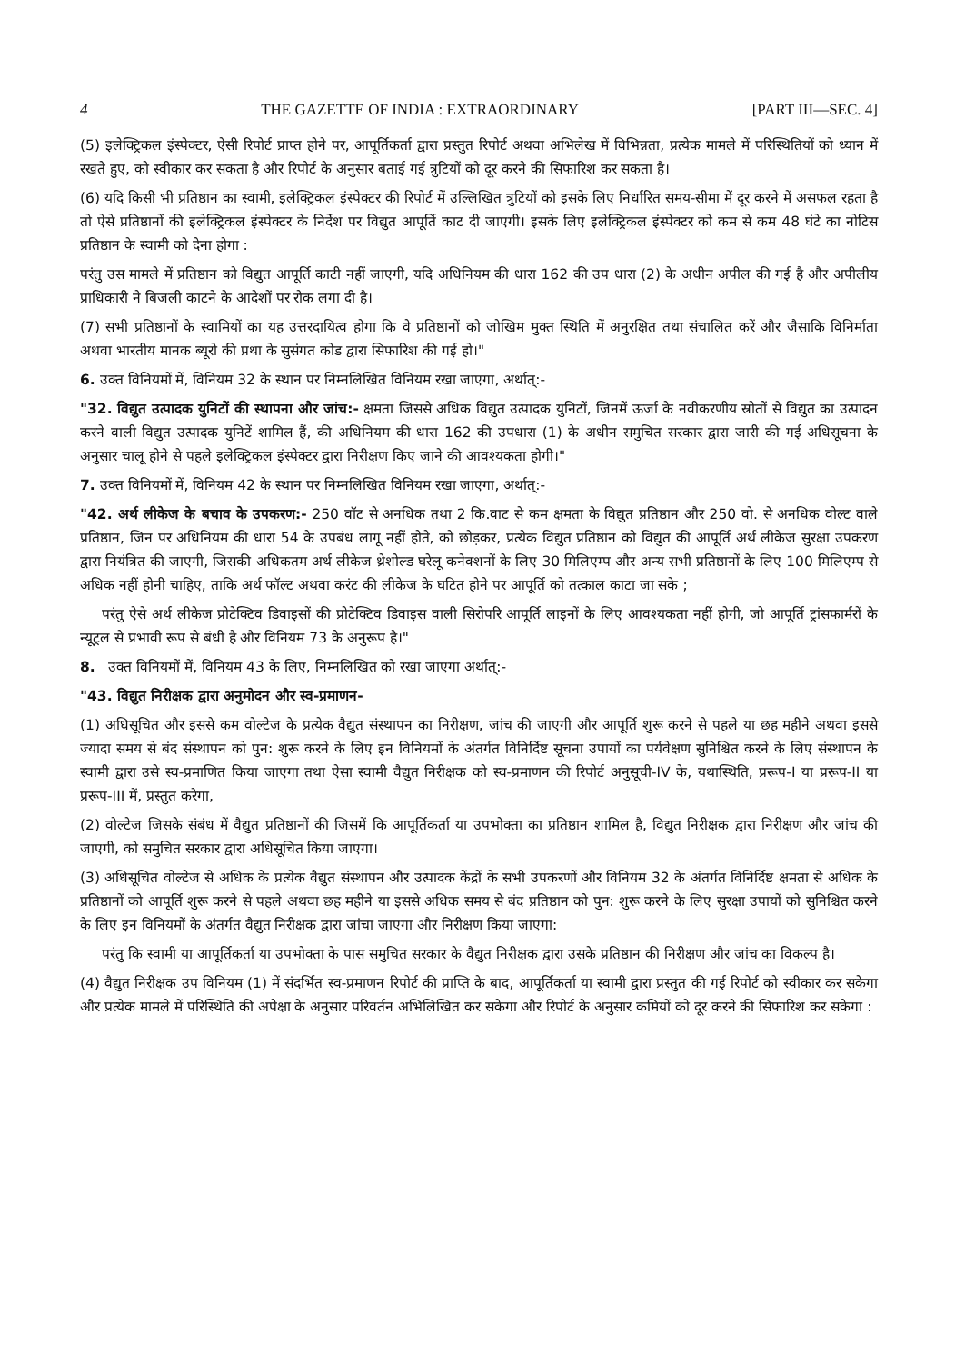4 THE GAZETTE OF INDIA : EXTRAORDINARY [PART III—SEC. 4]
(5) इलेक्ट्रिकल इंस्पेक्टर, ऐसी रिपोर्ट प्राप्त होने पर, आपूर्तिकर्ता द्वारा प्रस्तुत रिपोर्ट अथवा अभिलेख में विभिन्नता, प्रत्येक मामले में परिस्थितियों को ध्यान में रखते हुए, को स्वीकार कर सकता है और रिपोर्ट के अनुसार बताई गई त्रुटियों को दूर करने की सिफारिश कर सकता है।
(6) यदि किसी भी प्रतिष्ठान का स्वामी, इलेक्ट्रिकल इंस्पेक्टर की रिपोर्ट में उल्लिखित त्रुटियों को इसके लिए निर्धारित समय-सीमा में दूर करने में असफल रहता है तो ऐसे प्रतिष्ठानों की इलेक्ट्रिकल इंस्पेक्टर के निर्देश पर विद्युत आपूर्ति काट दी जाएगी। इसके लिए इलेक्ट्रिकल इंस्पेक्टर को कम से कम 48 घंटे का नोटिस प्रतिष्ठान के स्वामी को देना होगा :
परंतु उस मामले में प्रतिष्ठान को विद्युत आपूर्ति काटी नहीं जाएगी, यदि अधिनियम की धारा 162 की उप धारा (2) के अधीन अपील की गई है और अपीलीय प्राधिकारी ने बिजली काटने के आदेशों पर रोक लगा दी है।
(7) सभी प्रतिष्ठानों के स्वामियों का यह उत्तरदायित्व होगा कि वे प्रतिष्ठानों को जोखिम मुक्त स्थिति में अनुरक्षित तथा संचालित करें और जैसाकि विनिर्माता अथवा भारतीय मानक ब्यूरो की प्रथा के सुसंगत कोड द्वारा सिफारिश की गई हो।"
6. उक्त विनियमों में, विनियम 32 के स्थान पर निम्नलिखित विनियम रखा जाएगा, अर्थात्:-
"32. विद्युत उत्पादक युनिटों की स्थापना और जांच:- क्षमता जिससे अधिक विद्युत उत्पादक युनिटों, जिनमें ऊर्जा के नवीकरणीय स्रोतों से विद्युत का उत्पादन करने वाली विद्युत उत्पादक युनिटें शामिल हैं, की अधिनियम की धारा 162 की उपधारा (1) के अधीन समुचित सरकार द्वारा जारी की गई अधिसूचना के अनुसार चालू होने से पहले इलेक्ट्रिकल इंस्पेक्टर द्वारा निरीक्षण किए जाने की आवश्यकता होगी।"
7. उक्त विनियमों में, विनियम 42 के स्थान पर निम्नलिखित विनियम रखा जाएगा, अर्थात्:-
"42. अर्थ लीकेज के बचाव के उपकरण:- 250 वॉट से अनधिक तथा 2 कि.वाट से कम क्षमता के विद्युत प्रतिष्ठान और 250 वो. से अनधिक वोल्ट वाले प्रतिष्ठान, जिन पर अधिनियम की धारा 54 के उपबंध लागू नहीं होते, को छोड़कर, प्रत्येक विद्युत प्रतिष्ठान को विद्युत की आपूर्ति अर्थ लीकेज सुरक्षा उपकरण द्वारा नियंत्रित की जाएगी, जिसकी अधिकतम अर्थ लीकेज थ्रेशोल्ड घरेलू कनेक्शनों के लिए 30 मिलिएम्प और अन्य सभी प्रतिष्ठानों के लिए 100 मिलिएम्प से अधिक नहीं होनी चाहिए, ताकि अर्थ फॉल्ट अथवा करंट की लीकेज के घटित होने पर आपूर्ति को तत्काल काटा जा सके ;
परंतु ऐसे अर्थ लीकेज प्रोटेक्टिव डिवाइसों की प्रोटेक्टिव डिवाइस वाली सिरोपरि आपूर्ति लाइनों के लिए आवश्यकता नहीं होगी, जो आपूर्ति ट्रांसफार्मरों के न्यूट्रल से प्रभावी रूप से बंधी है और विनियम 73 के अनुरूप है।"
8. उक्त विनियमों में, विनियम 43 के लिए, निम्नलिखित को रखा जाएगा अर्थात्:-
"43. विद्युत निरीक्षक द्वारा अनुमोदन और स्व-प्रमाणन-
(1) अधिसूचित और इससे कम वोल्टेज के प्रत्येक वैद्युत संस्थापन का निरीक्षण, जांच की जाएगी और आपूर्ति शुरू करने से पहले या छह महीने अथवा इससे ज्यादा समय से बंद संस्थापन को पुन: शुरू करने के लिए इन विनियमों के अंतर्गत विनिर्दिष्ट सूचना उपायों का पर्यवेक्षण सुनिश्चित करने के लिए संस्थापन के स्वामी द्वारा उसे स्व-प्रमाणित किया जाएगा तथा ऐसा स्वामी वैद्युत निरीक्षक को स्व-प्रमाणन की रिपोर्ट अनुसूची-IV के, यथास्थिति, प्ररूप-I या प्ररूप-II या प्ररूप-III में, प्रस्तुत करेगा,
(2) वोल्टेज जिसके संबंध में वैद्युत प्रतिष्ठानों की जिसमें कि आपूर्तिकर्ता या उपभोक्ता का प्रतिष्ठान शामिल है, विद्युत निरीक्षक द्वारा निरीक्षण और जांच की जाएगी, को समुचित सरकार द्वारा अधिसूचित किया जाएगा।
(3) अधिसूचित वोल्टेज से अधिक के प्रत्येक वैद्युत संस्थापन और उत्पादक केंद्रों के सभी उपकरणों और विनियम 32 के अंतर्गत विनिर्दिष्ट क्षमता से अधिक के प्रतिष्ठानों को आपूर्ति शुरू करने से पहले अथवा छह महीने या इससे अधिक समय से बंद प्रतिष्ठान को पुन: शुरू करने के लिए सुरक्षा उपायों को सुनिश्चित करने के लिए इन विनियमों के अंतर्गत वैद्युत निरीक्षक द्वारा जांचा जाएगा और निरीक्षण किया जाएगा:
परंतु कि स्वामी या आपूर्तिकर्ता या उपभोक्ता के पास समुचित सरकार के वैद्युत निरीक्षक द्वारा उसके प्रतिष्ठान की निरीक्षण और जांच का विकल्प है।
(4) वैद्युत निरीक्षक उप विनियम (1) में संदर्भित स्व-प्रमाणन रिपोर्ट की प्राप्ति के बाद, आपूर्तिकर्ता या स्वामी द्वारा प्रस्तुत की गई रिपोर्ट को स्वीकार कर सकेगा और प्रत्येक मामले में परिस्थिति की अपेक्षा के अनुसार परिवर्तन अभिलिखित कर सकेगा और रिपोर्ट के अनुसार कमियों को दूर करने की सिफारिश कर सकेगा :